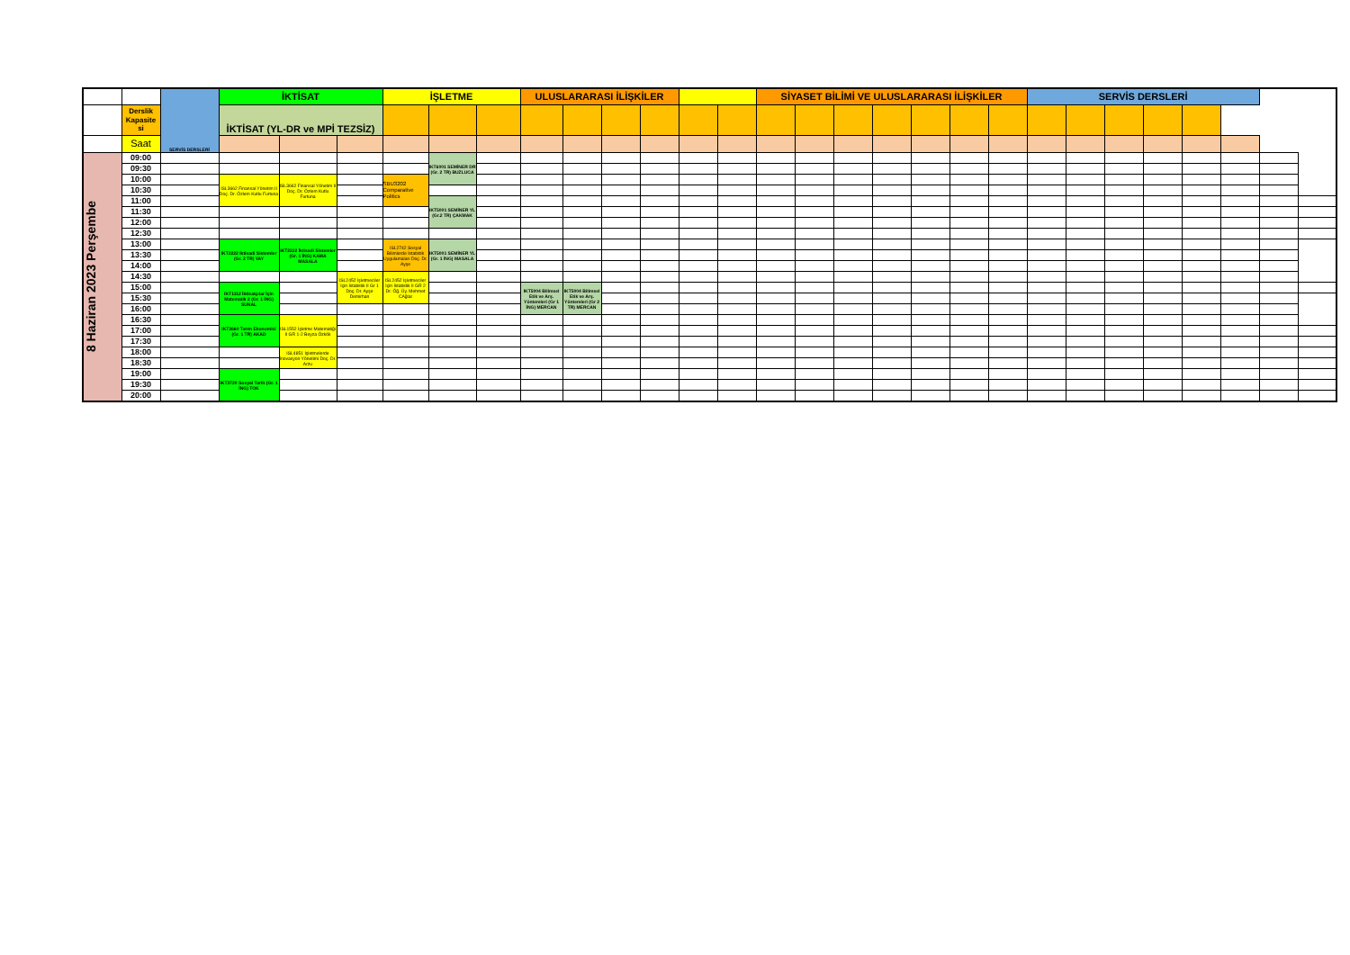| | | SERVİS DERSLERİ | İKTİSAT | | | İŞLETME | | | ULUSLARARASI İLİŞKİLER | | | | | | SİYASET BİLİMİ VE ULUSLARARASI İLİŞKİLER | | | | | | | SERVİS DERSLERİ | | | | | | | |
| | Derslik Kapasite si | | İKTİSAT (YL-DR ve MPİ TEZSİZ) | | | | | | | | | | | | | | | | | | | | | | | | | | |
| | Saat | | | | | | | | | | | | | | | | | | | | | | | | | | | | |
| 8 Haziran 2023 Perşembe | 09:00 | | | | | | IKT6001 SEMİNER DR (Gr. 2 TR) BUZLUCA | | | | | | | | | | | | | | | | | | | | | | |
| | 09:30 | | | | | | | | | | | | | | | | | | | | | | | | | | | | |
| | 10:00 | | ISL3662 Finansal Yönetim II Doç. Dr. Özlem Kutlu Furtuna | ISL3662 Finansal Yönetim II Doç. Dr. Özlem Kutlu Furtuna | | SBU3202 Comparative Politics | | | | | | | | | | | | | | | | | | | | | | | |
| | 10:30 | | | | | | | | | | | | | | | | | | | | | | | | | | | | |
| | 11:00 | | | | | | IKT5001 SEMİNER YL (Gr.2 TR) ÇAKMAK | | | | | | | | | | | | | | | | | | | | | | |
| | 11:30 | | | | | | | | | | | | | | | | | | | | | | | | | | | | |
| | 12:00 | | | | | | | | | | | | | | | | | | | | | | | | | | | | |
| | 12:30 | | | | | | | | | | | | | | | | | | | | | | | | | | | | |
| | 13:00 | | IKT2222 İktisadi Sistemler (Gr. 2 TR) YAY | IKT2222 İktisadi Sistemler (Gr. 1 İNG) KAMA MASALA | | ISL2742 Sosyal Bilimlerde İstatistik Uygulamaları Doç. Dr. Ayşe | IKT5001 SEMİNER YL (Gr. 1 İNG) MASALA | | | | | | | | | | | | | | | | | | | | | | |
| | 13:30 | | | | | | | | | | | | | | | | | | | | | | | | | | | | |
| | 14:00 | | | | | | | | | | | | | | | | | | | | | | | | | | | | |
| | 14:30 | | | | ISL2452 İşletmeciler İçin İstatistik II Gr 1 Doç. Dr. Ayşe Demirhan | ISL2452 İşletmeciler İçin İstatistik II GR 2 Dr. Öğ. Üy. Mehmet CAğlar | | | | | | | | | | | | | | | | | | | | | | | |
| | 15:00 | | IKT1112 İktisatçılar İçin Matematik 2 (Gr. 1 İNG) SUNAL | | | | | | IKT5004 Bilimsel Etik ve Arş. Yöntemleri (Gr 1 İNG) MERCAN | IKT5004 Bilimsel Etik ve Arş. Yöntemleri (Gr 2 TR) MERCAN | | | | | | | | | | | | | | | | | | | |
| | 15:30 | | | | | | | | | | | | | | | | | | | | | | | | | | | | |
| | 16:00 | | | | | | | | | | | | | | | | | | | | | | | | | | | | |
| | 16:30 | | IKT3660 Tarım Ekonomisi (Gr. 1 TR) AKAD | ISL1552 İşletme Matematiği II GR 1-2 Beyza Özkök | | | | | | | | | | | | | | | | | | | | | | | | | |
| | 17:00 | | | | | | | | | | | | | | | | | | | | | | | | | | | | |
| | 17:30 | | | | | | | | | | | | | | | | | | | | | | | | | | | | |
| | 18:00 | | | ISL4851 İşletmelerde İnovasyon Yönetimi Doç. Dr. Arzu | | | | | | | | | | | | | | | | | | | | | | | | | |
| | 18:30 | | | | | | | | | | | | | | | | | | | | | | | | | | | | |
| | 19:00 | | IKT3720 Sosyal Tarih (Gr. 1 İNG) TOK | | | | | | | | | | | | | | | | | | | | | | | | | | |
| | 19:30 | | | | | | | | | | | | | | | | | | | | | | | | | | | | |
| | 20:00 | | | | | | | | | | | | | | | | | | | | | | | | | | | | |